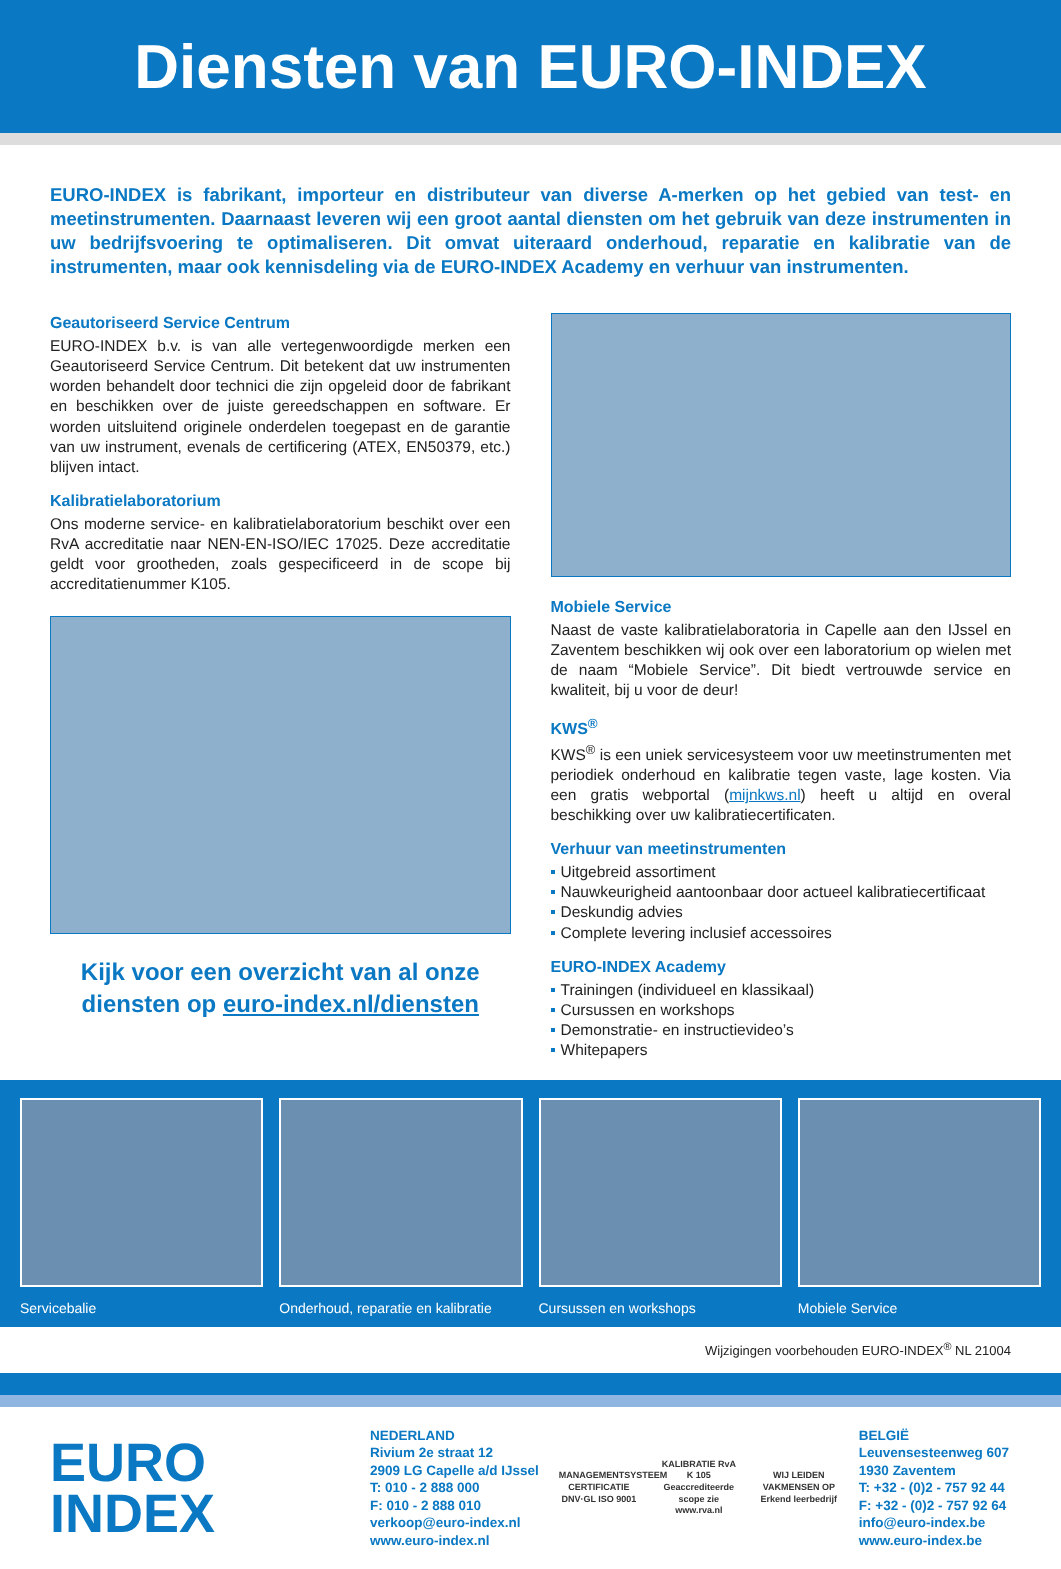Diensten van EURO-INDEX
EURO-INDEX is fabrikant, importeur en distributeur van diverse A-merken op het gebied van test- en meetinstrumenten. Daarnaast leveren wij een groot aantal diensten om het gebruik van deze instrumenten in uw bedrijfsvoering te optimaliseren. Dit omvat uiteraard onderhoud, reparatie en kalibratie van de instrumenten, maar ook kennisdeling via de EURO-INDEX Academy en verhuur van instrumenten.
Geautoriseerd Service Centrum
EURO-INDEX b.v. is van alle vertegenwoordigde merken een Geautoriseerd Service Centrum. Dit betekent dat uw instrumenten worden behandelt door technici die zijn opgeleid door de fabrikant en beschikken over de juiste gereedschappen en software. Er worden uitsluitend originele onderdelen toegepast en de garantie van uw instrument, evenals de certificering (ATEX, EN50379, etc.) blijven intact.
Kalibratielaboratorium
Ons moderne service- en kalibratielaboratorium beschikt over een RvA accreditatie naar NEN-EN-ISO/IEC 17025. Deze accreditatie geldt voor grootheden, zoals gespecificeerd in de scope bij accreditatienummer K105.
Kijk voor een overzicht van al onze diensten op euro-index.nl/diensten
Mobiele Service
Naast de vaste kalibratielaboratoria in Capelle aan den IJssel en Zaventem beschikken wij ook over een laboratorium op wielen met de naam “Mobiele Service”. Dit biedt vertrouwde service en kwaliteit, bij u voor de deur!
KWS<sup>®</sup>
KWS<sup>®</sup> is een uniek servicesysteem voor uw meetinstrumenten met periodiek onderhoud en kalibratie tegen vaste, lage kosten. Via een gratis webportal (mijnkws.nl) heeft u altijd en overal beschikking over uw kalibratiecertificaten.
Verhuur van meetinstrumenten
Uitgebreid assortiment
Nauwkeurigheid aantoonbaar door actueel kalibratiecertificaat
Deskundig advies
Complete levering inclusief accessoires
EURO-INDEX Academy
Trainingen (individueel en klassikaal)
Cursussen en workshops
Demonstratie- en instructievideo’s
Whitepapers
Servicebalie Onderhoud, reparatie en kalibratie
Cursussen en workshops Mobiele Service
Wijzigingen voorbehouden EURO-INDEX<sup>®</sup> NL 21004
EURO
INDEX
NEDERLAND
Rivium 2e straat 12
2909 LG Capelle a/d IJssel
T: 010 - 2 888 000
F: 010 - 2 888 010
verkoop@euro-index.nl
www.euro-index.nl
MANAGEMENTSYSTEEM CERTIFICATIE DNV·GL ISO 9001
KALIBRATIE RvA K 105 Geaccrediteerde scope zie www.rva.nl
WIJ LEIDEN VAKMENSEN OP Erkend leerbedrijf
BELGIË
Leuvensesteenweg 607
1930 Zaventem
T: +32 - (0)2 - 757 92 44
F: +32 - (0)2 - 757 92 64
info@euro-index.be
www.euro-index.be